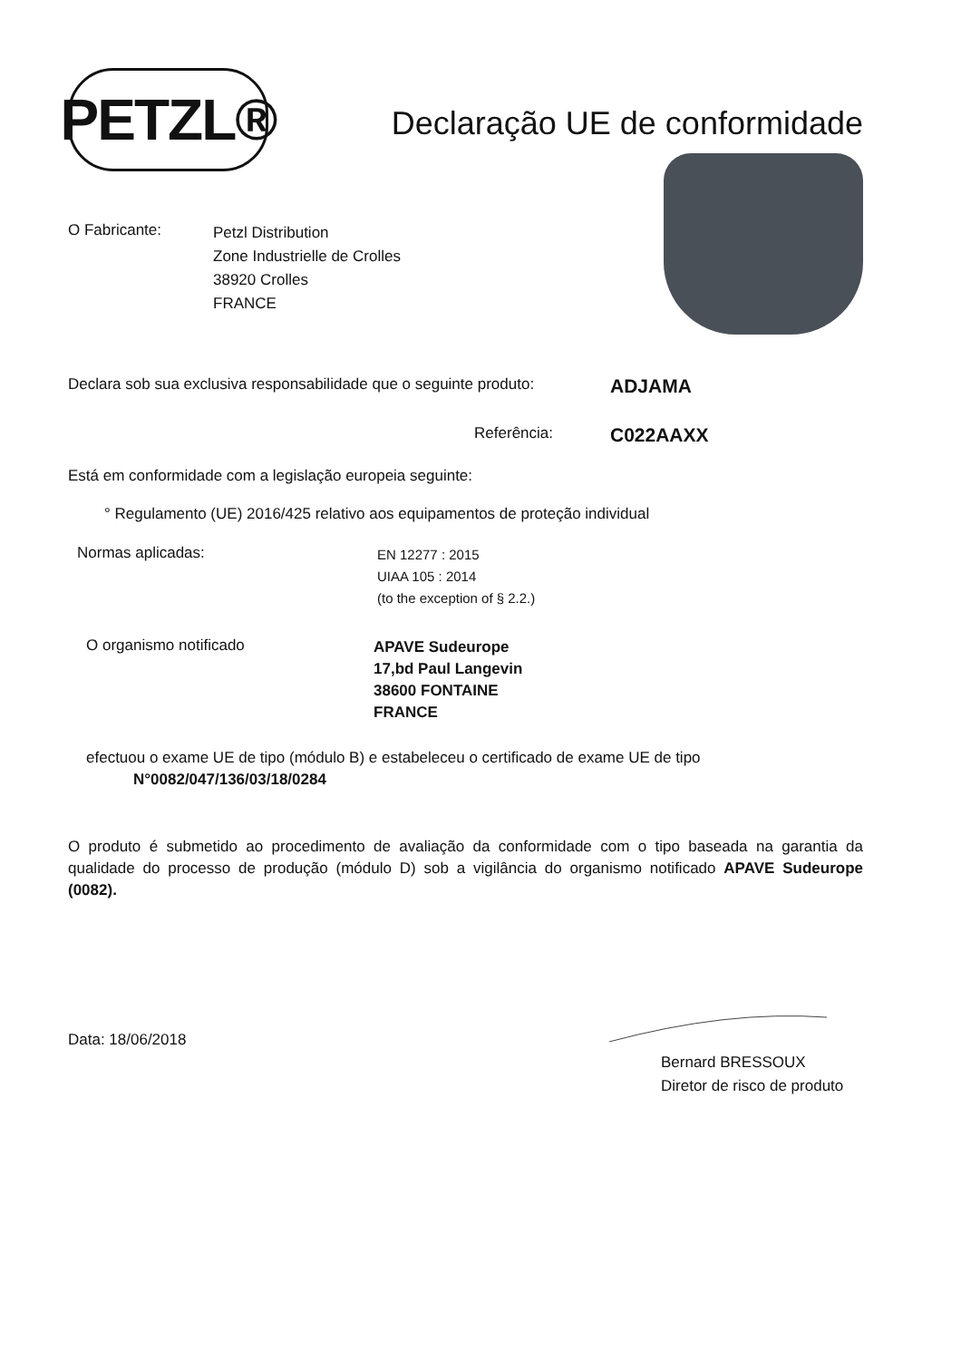PETZL®
Declaração UE de conformidade
O Fabricante:
Petzl Distribution
Zone Industrielle de Crolles
38920 Crolles
FRANCE
Declara sob sua exclusiva responsabilidade que o seguinte produto:
ADJAMA
Referência:
C022AAXX
Está em conformidade com a legislação europeia seguinte:
° Regulamento (UE) 2016/425 relativo aos equipamentos de proteção individual
Normas aplicadas:
EN 12277 : 2015
UIAA 105 : 2014
(to the exception of § 2.2.)
O organismo notificado
APAVE Sudeurope
17,bd Paul Langevin
38600 FONTAINE
FRANCE
efectuou o exame UE de tipo (módulo B) e estabeleceu o certificado de exame UE de tipo
N°0082/047/136/03/18/0284
O produto é submetido ao procedimento de avaliação da conformidade com o tipo baseada na garantia da qualidade do processo de produção (módulo D) sob a vigilância do organismo notificado APAVE Sudeurope (0082).
Data: 18/06/2018
Bernard BRESSOUX
Diretor de risco de produto